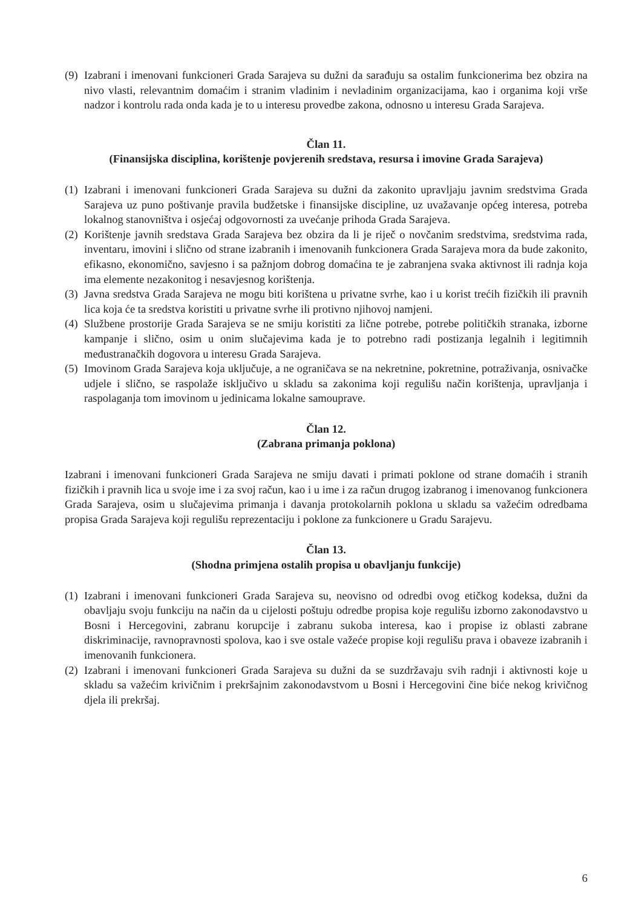(9)
Izabrani i imenovani funkcioneri Grada Sarajeva su dužni da sarađuju sa ostalim funkcionerima bez obzira na nivo vlasti, relevantnim domaćim i stranim vladinim i nevladinim organizacijama, kao i organima koji vrše nadzor i kontrolu rada onda kada je to u interesu provedbe zakona, odnosno u interesu Grada Sarajeva.
Član 11.
(Finansijska disciplina, korištenje povjerenih sredstava, resursa i imovine Grada Sarajeva)
(1)
Izabrani i imenovani funkcioneri Grada Sarajeva su dužni da zakonito upravljaju javnim sredstvima Grada Sarajeva uz puno poštivanje pravila budžetske i finansijske discipline, uz uvažavanje općeg interesa, potreba lokalnog stanovništva i osjećaj odgovornosti za uvećanje prihoda Grada Sarajeva.
(2)
Korištenje javnih sredstava Grada Sarajeva bez obzira da li je riječ o novčanim sredstvima, sredstvima rada, inventaru, imovini i slično od strane izabranih i imenovanih funkcionera Grada Sarajeva mora da bude zakonito, efikasno, ekonomično, savjesno i sa pažnjom dobrog domaćina te je zabranjena svaka aktivnost ili radnja koja ima elemente nezakonitog i nesavjesnog korištenja.
(3)
Javna sredstva Grada Sarajeva ne mogu biti korištena u privatne svrhe, kao i u korist trećih fizičkih ili pravnih lica koja će ta sredstva koristiti u privatne svrhe ili protivno njihovoj namjeni.
(4)
Službene prostorije Grada Sarajeva se ne smiju koristiti za lične potrebe, potrebe političkih stranaka, izborne kampanje i slično, osim u onim slučajevima kada je to potrebno radi postizanja legalnih i legitimnih međustranačkih dogovora u interesu Grada Sarajeva.
(5)
Imovinom Grada Sarajeva koja uključuje, a ne ograničava se na nekretnine, pokretnine, potraživanja, osnivačke udjele i slično, se raspolaže isključivo u skladu sa zakonima koji regulišu način korištenja, upravljanja i raspolaganja tom imovinom u jedinicama lokalne samouprave.
Član 12.
(Zabrana primanja poklona)
Izabrani i imenovani funkcioneri Grada Sarajeva ne smiju davati i primati poklone od strane domaćih i stranih fizičkih i pravnih lica u svoje ime i za svoj račun, kao i u ime i za račun drugog izabranog i imenovanog funkcionera Grada Sarajeva, osim u slučajevima primanja i davanja protokolarnih poklona u skladu sa važećim odredbama propisa Grada Sarajeva koji regulišu reprezentaciju i poklone za funkcionere u Gradu Sarajevu.
Član 13.
(Shodna primjena ostalih propisa u obavljanju funkcije)
(1)
Izabrani i imenovani funkcioneri Grada Sarajeva su, neovisno od odredbi ovog etičkog kodeksa, dužni da obavljaju svoju funkciju na način da u cijelosti poštuju odredbe propisa koje regulišu izborno zakonodavstvo u Bosni i Hercegovini, zabranu korupcije i zabranu sukoba interesa, kao i propise iz oblasti zabrane diskriminacije, ravnopravnosti spolova, kao i sve ostale važeće propise koji regulišu prava i obaveze izabranih i imenovanih funkcionera.
(2)
Izabrani i imenovani funkcioneri Grada Sarajeva su dužni da se suzdržavaju svih radnji i aktivnosti koje u skladu sa važećim krivičnim i prekršajnim zakonodavstvom u Bosni i Hercegovini čine biće nekog krivičnog djela ili prekršaj.
6